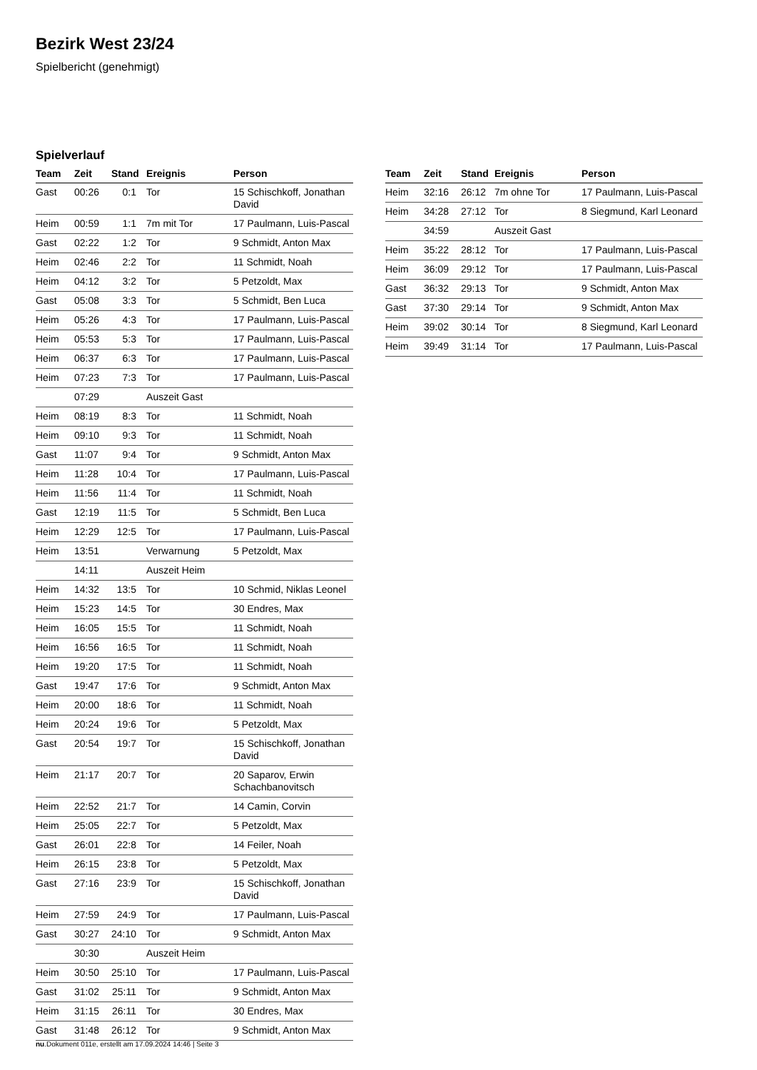Bezirk West 23/24
Spielbericht (genehmigt)
Spielverlauf
| Team | Zeit | Stand | Ereignis | Person |
| --- | --- | --- | --- | --- |
| Gast | 00:26 | 0:1 | Tor | 15 Schischkoff, Jonathan David |
| Heim | 00:59 | 1:1 | 7m mit Tor | 17 Paulmann, Luis-Pascal |
| Gast | 02:22 | 1:2 | Tor | 9 Schmidt, Anton Max |
| Heim | 02:46 | 2:2 | Tor | 11 Schmidt, Noah |
| Heim | 04:12 | 3:2 | Tor | 5 Petzoldt, Max |
| Gast | 05:08 | 3:3 | Tor | 5 Schmidt, Ben Luca |
| Heim | 05:26 | 4:3 | Tor | 17 Paulmann, Luis-Pascal |
| Heim | 05:53 | 5:3 | Tor | 17 Paulmann, Luis-Pascal |
| Heim | 06:37 | 6:3 | Tor | 17 Paulmann, Luis-Pascal |
| Heim | 07:23 | 7:3 | Tor | 17 Paulmann, Luis-Pascal |
| | 07:29 | | Auszeit Gast | |
| Heim | 08:19 | 8:3 | Tor | 11 Schmidt, Noah |
| Heim | 09:10 | 9:3 | Tor | 11 Schmidt, Noah |
| Gast | 11:07 | 9:4 | Tor | 9 Schmidt, Anton Max |
| Heim | 11:28 | 10:4 | Tor | 17 Paulmann, Luis-Pascal |
| Heim | 11:56 | 11:4 | Tor | 11 Schmidt, Noah |
| Gast | 12:19 | 11:5 | Tor | 5 Schmidt, Ben Luca |
| Heim | 12:29 | 12:5 | Tor | 17 Paulmann, Luis-Pascal |
| Heim | 13:51 | | Verwarnung | 5 Petzoldt, Max |
| | 14:11 | | Auszeit Heim | |
| Heim | 14:32 | 13:5 | Tor | 10 Schmid, Niklas Leonel |
| Heim | 15:23 | 14:5 | Tor | 30 Endres, Max |
| Heim | 16:05 | 15:5 | Tor | 11 Schmidt, Noah |
| Heim | 16:56 | 16:5 | Tor | 11 Schmidt, Noah |
| Heim | 19:20 | 17:5 | Tor | 11 Schmidt, Noah |
| Gast | 19:47 | 17:6 | Tor | 9 Schmidt, Anton Max |
| Heim | 20:00 | 18:6 | Tor | 11 Schmidt, Noah |
| Heim | 20:24 | 19:6 | Tor | 5 Petzoldt, Max |
| Gast | 20:54 | 19:7 | Tor | 15 Schischkoff, Jonathan David |
| Heim | 21:17 | 20:7 | Tor | 20 Saparov, Erwin Schachbanovitsch |
| Heim | 22:52 | 21:7 | Tor | 14 Camin, Corvin |
| Heim | 25:05 | 22:7 | Tor | 5 Petzoldt, Max |
| Gast | 26:01 | 22:8 | Tor | 14 Feiler, Noah |
| Heim | 26:15 | 23:8 | Tor | 5 Petzoldt, Max |
| Gast | 27:16 | 23:9 | Tor | 15 Schischkoff, Jonathan David |
| Heim | 27:59 | 24:9 | Tor | 17 Paulmann, Luis-Pascal |
| Gast | 30:27 | 24:10 | Tor | 9 Schmidt, Anton Max |
| | 30:30 | | Auszeit Heim | |
| Heim | 30:50 | 25:10 | Tor | 17 Paulmann, Luis-Pascal |
| Gast | 31:02 | 25:11 | Tor | 9 Schmidt, Anton Max |
| Heim | 31:15 | 26:11 | Tor | 30 Endres, Max |
| Gast | 31:48 | 26:12 | Tor | 9 Schmidt, Anton Max |
| Team | Zeit | Stand | Ereignis | Person |
| --- | --- | --- | --- | --- |
| Heim | 32:16 | 26:12 | 7m ohne Tor | 17 Paulmann, Luis-Pascal |
| Heim | 34:28 | 27:12 | Tor | 8 Siegmund, Karl Leonard |
| | 34:59 | | Auszeit Gast | |
| Heim | 35:22 | 28:12 | Tor | 17 Paulmann, Luis-Pascal |
| Heim | 36:09 | 29:12 | Tor | 17 Paulmann, Luis-Pascal |
| Gast | 36:32 | 29:13 | Tor | 9 Schmidt, Anton Max |
| Gast | 37:30 | 29:14 | Tor | 9 Schmidt, Anton Max |
| Heim | 39:02 | 30:14 | Tor | 8 Siegmund, Karl Leonard |
| Heim | 39:49 | 31:14 | Tor | 17 Paulmann, Luis-Pascal |
nu.Dokument 011e, erstellt am 17.09.2024 14:46 | Seite 3